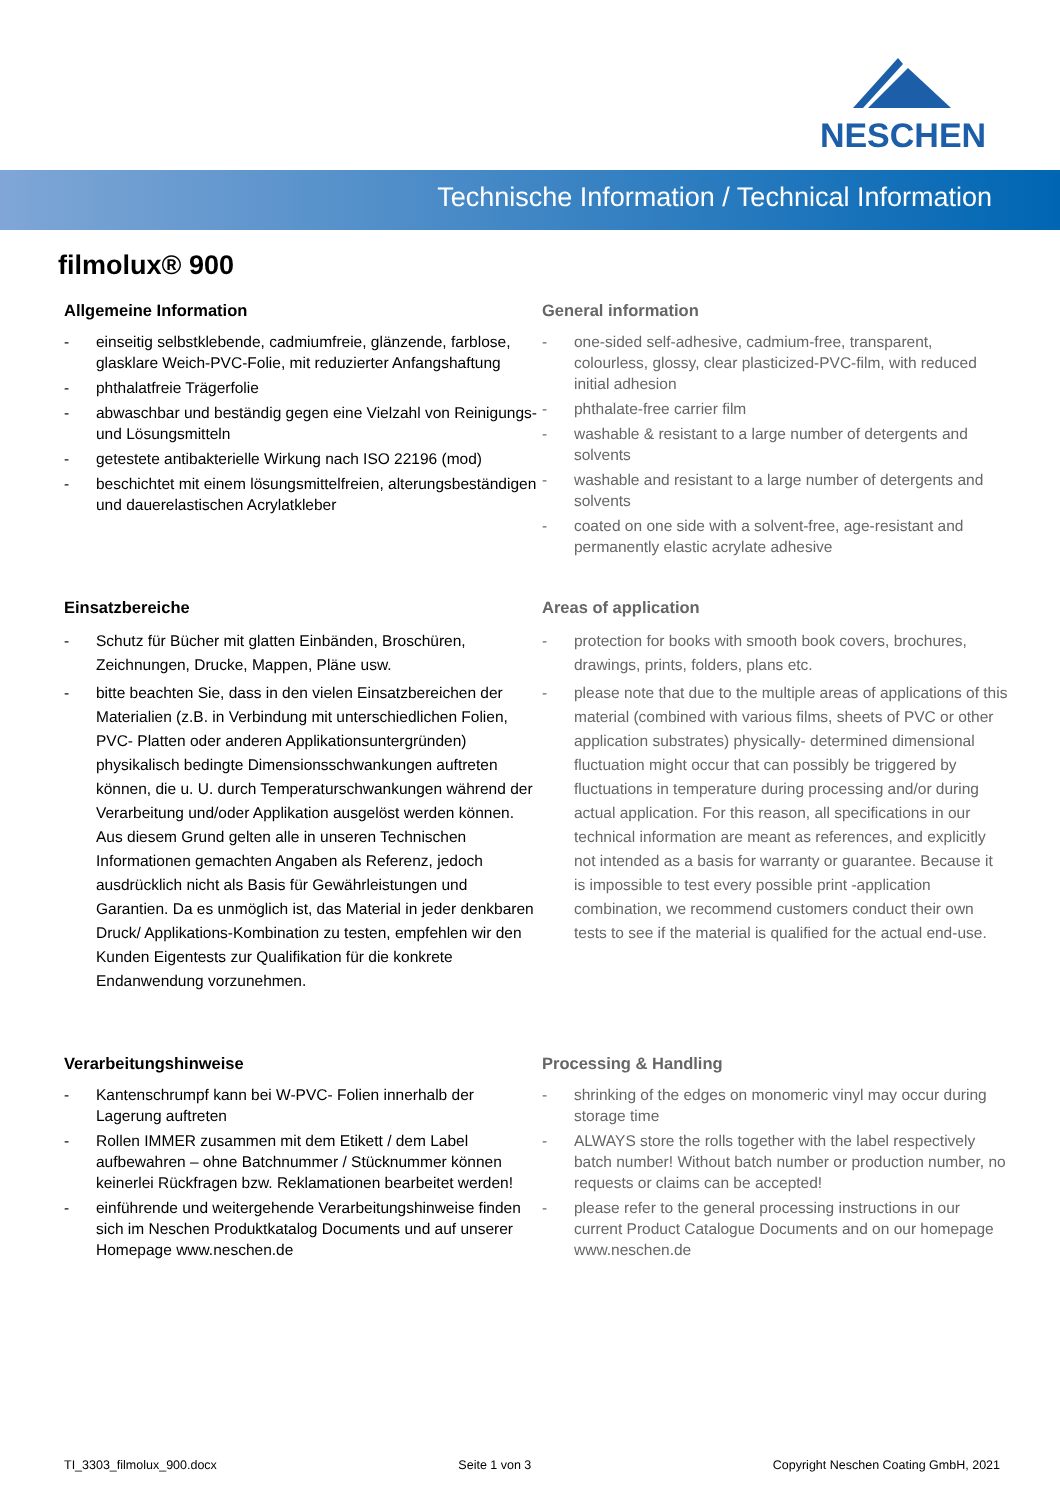NESCHEN
Technische Information / Technical Information
filmolux® 900
Allgemeine Information
- einseitig selbstklebende, cadmiumfreie, glänzende, farblose, glasklare Weich-PVC-Folie, mit reduzierter Anfangshaftung
- phthalatfreie Trägerfolie
- abwaschbar und beständig gegen eine Vielzahl von Reinigungs- und Lösungsmitteln
- getestete antibakterielle Wirkung nach ISO 22196 (mod)
- beschichtet mit einem lösungsmittelfreien, alterungsbeständigen und dauerelastischen Acrylatkleber
General information
- one-sided self-adhesive, cadmium-free, transparent, colourless, glossy, clear plasticized-PVC-film, with reduced initial adhesion
- phthalate-free carrier film
- washable & resistant to a large number of detergents and solvents
- washable and resistant to a large number of detergents and solvents
- coated on one side with a solvent-free, age-resistant and permanently elastic acrylate adhesive
Einsatzbereiche
- Schutz für Bücher mit glatten Einbänden, Broschüren, Zeichnungen, Drucke, Mappen, Pläne usw.
- bitte beachten Sie, dass in den vielen Einsatzbereichen der Materialien (z.B. in Verbindung mit unterschiedlichen Folien, PVC- Platten oder anderen Applikationsuntergründen) physikalisch bedingte Dimensionsschwankungen auftreten können, die u. U. durch Temperaturschwankungen während der Verarbeitung und/oder Applikation ausgelöst werden können. Aus diesem Grund gelten alle in unseren Technischen Informationen gemachten Angaben als Referenz, jedoch ausdrücklich nicht als Basis für Gewährleistungen und Garantien. Da es unmöglich ist, das Material in jeder denkbaren Druck/ Applikations-Kombination zu testen, empfehlen wir den Kunden Eigentests zur Qualifikation für die konkrete Endanwendung vorzunehmen.
Areas of application
- protection for books with smooth book covers, brochures, drawings, prints, folders, plans etc.
- please note that due to the multiple areas of applications of this material (combined with various films, sheets of PVC or other application substrates) physically- determined dimensional fluctuation might occur that can possibly be triggered by fluctuations in temperature during processing and/or during actual application. For this reason, all specifications in our technical information are meant as references, and explicitly not intended as a basis for warranty or guarantee. Because it is impossible to test every possible print -application combination, we recommend customers conduct their own tests to see if the material is qualified for the actual end-use.
Verarbeitungshinweise
- Kantenschrumpf kann bei W-PVC- Folien innerhalb der Lagerung auftreten
- Rollen IMMER zusammen mit dem Etikett / dem Label aufbewahren – ohne Batchnummer / Stücknummer können keinerlei Rückfragen bzw. Reklamationen bearbeitet werden!
- einführende und weitergehende Verarbeitungshinweise finden sich im Neschen Produktkatalog Documents und auf unserer Homepage www.neschen.de
Processing & Handling
- shrinking of the edges on monomeric vinyl may occur during storage time
- ALWAYS store the rolls together with the label respectively batch number! Without batch number or production number, no requests or claims can be accepted!
- please refer to the general processing instructions in our current Product Catalogue Documents and on our homepage www.neschen.de
TI_3303_filmolux_900.docx Seite 1 von 3 Copyright Neschen Coating GmbH, 2021